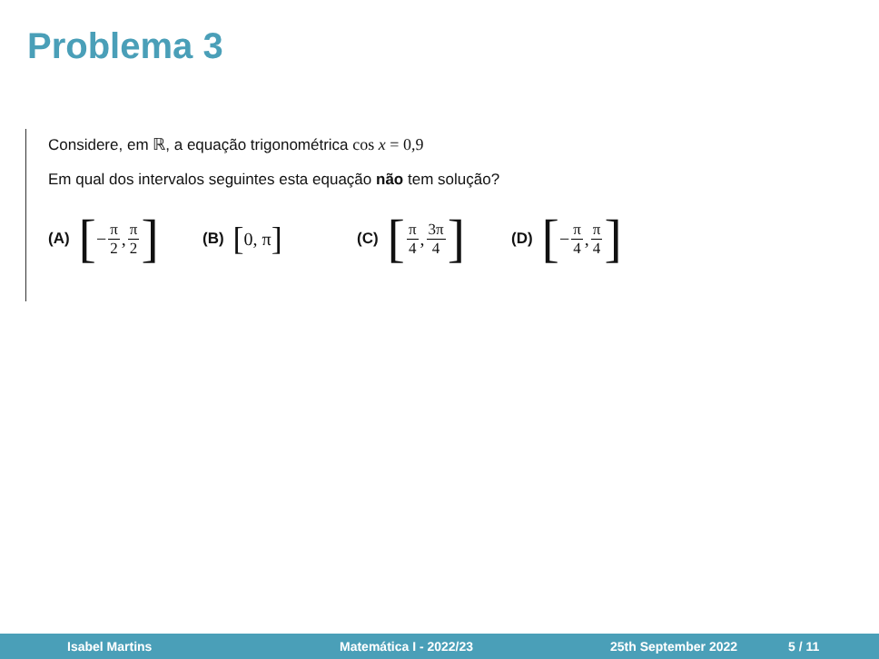Problema 3
Considere, em ℝ, a equação trigonométrica cos x = 0,9
Em qual dos intervalos seguintes esta equação não tem solução?
(A) [− π 2, π 2]
(B) [0, π]
(C) [π 4, 3π 4]
(D) [− π 4, π 4]
Isabel Martins Matemática I - 2022/23 25th September 2022 5 / 11